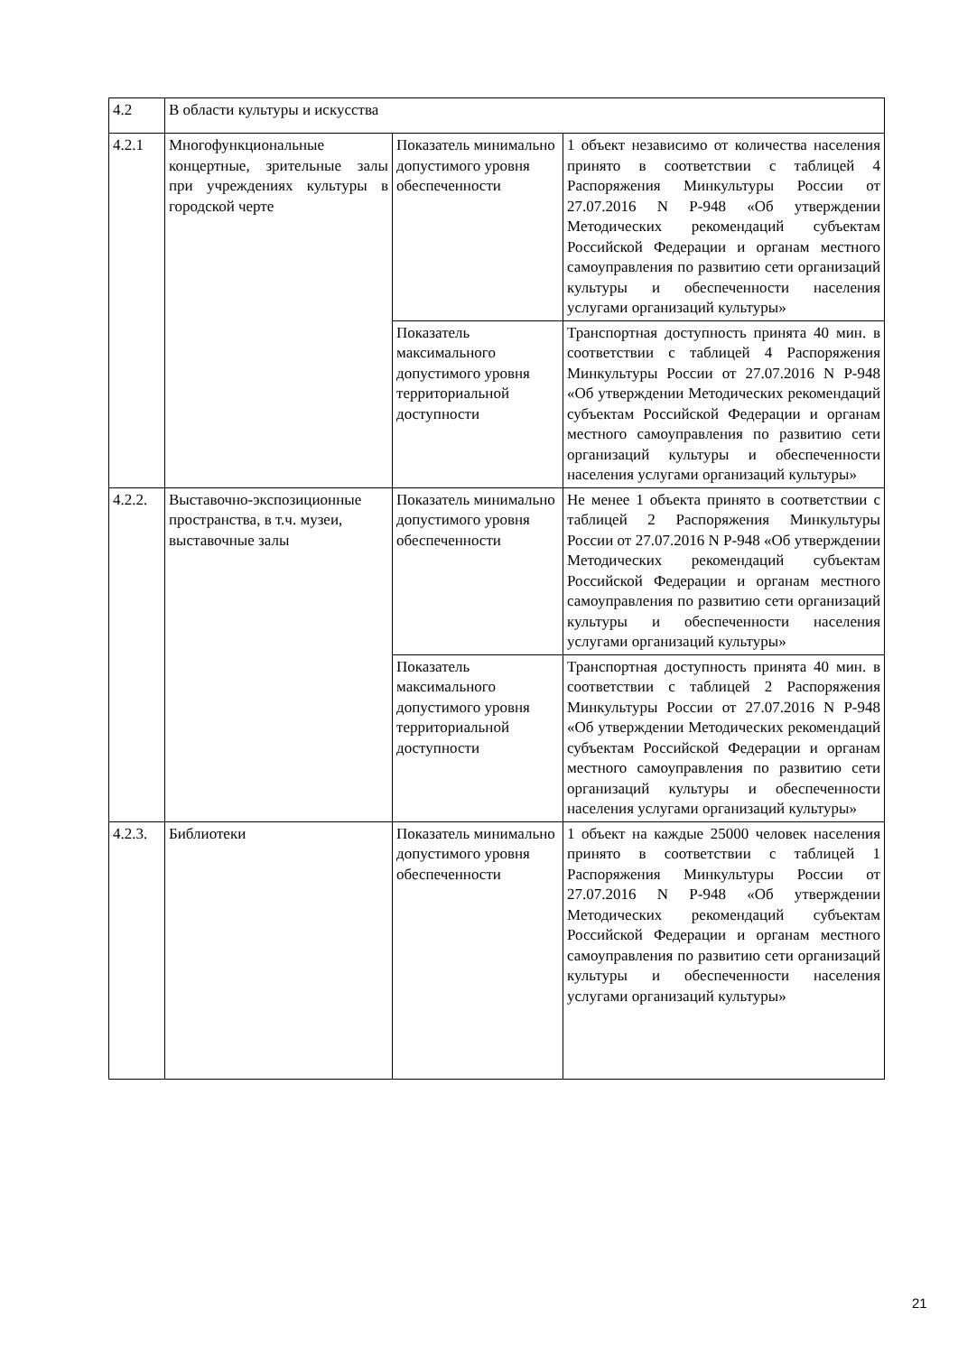| 4.2 | В области культуры и искусства | | |
| 4.2.1 | Многофункциональные концертные, зрительные залы при учреждениях культуры в городской черте | Показатель минимально допустимого уровня обеспеченности | 1 объект независимо от количества населения принято в соответствии с таблицей 4 Распоряжения Минкультуры России от 27.07.2016 N Р-948 «Об утверждении Методических рекомендаций субъектам Российской Федерации и органам местного самоуправления по развитию сети организаций культуры и обеспеченности населения услугами организаций культуры» |
| | | Показатель максимального допустимого уровня территориальной доступности | Транспортная доступность принята 40 мин. в соответствии с таблицей 4 Распоряжения Минкультуры России от 27.07.2016 N Р-948 «Об утверждении Методических рекомендаций субъектам Российской Федерации и органам местного самоуправления по развитию сети организаций культуры и обеспеченности населения услугами организаций культуры» |
| 4.2.2. | Выставочно-экспозиционные пространства, в т.ч. музеи, выставочные залы | Показатель минимально допустимого уровня обеспеченности | Не менее 1 объекта принято в соответствии с таблицей 2 Распоряжения Минкультуры России от 27.07.2016 N Р-948 «Об утверждении Методических рекомендаций субъектам Российской Федерации и органам местного самоуправления по развитию сети организаций культуры и обеспеченности населения услугами организаций культуры» |
| | | Показатель максимального допустимого уровня территориальной доступности | Транспортная доступность принята 40 мин. в соответствии с таблицей 2 Распоряжения Минкультуры России от 27.07.2016 N Р-948 «Об утверждении Методических рекомендаций субъектам Российской Федерации и органам местного самоуправления по развитию сети организаций культуры и обеспеченности населения услугами организаций культуры» |
| 4.2.3. | Библиотеки | Показатель минимально допустимого уровня обеспеченности | 1 объект на каждые 25000 человек населения принято в соответствии с таблицей 1 Распоряжения Минкультуры России от 27.07.2016 N Р-948 «Об утверждении Методических рекомендаций субъектам Российской Федерации и органам местного самоуправления по развитию сети организаций культуры и обеспеченности населения услугами организаций культуры» |
21